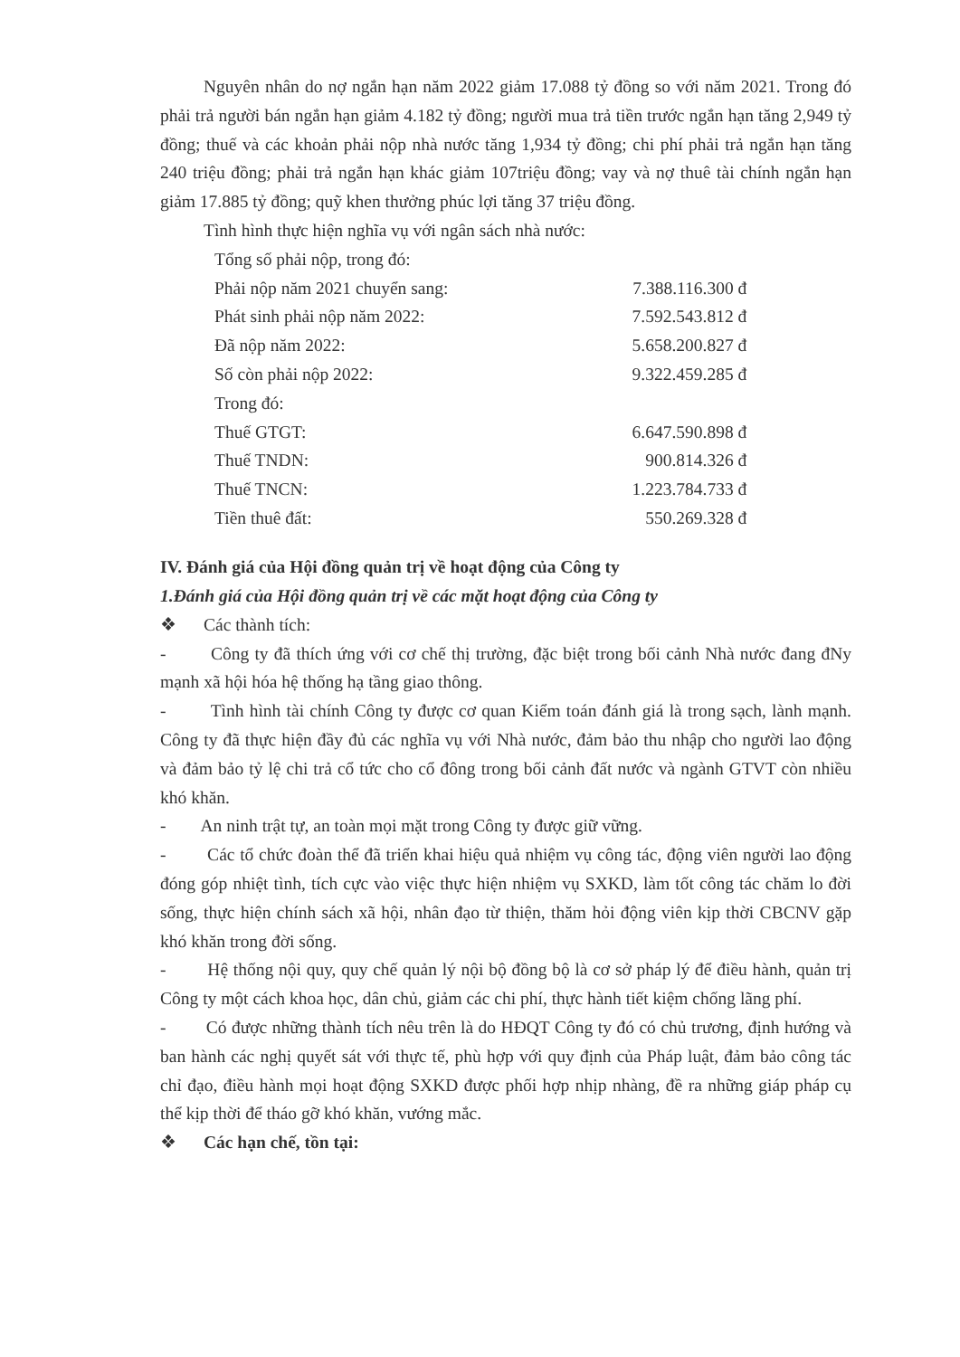Nguyên nhân do nợ ngắn hạn năm 2022 giảm 17.088 tỷ đồng so với năm 2021. Trong đó phải trả người bán ngắn hạn giảm 4.182 tỷ đồng; người mua trả tiền trước ngắn hạn tăng 2,949 tỷ đồng; thuế và các khoản phải nộp nhà nước tăng 1,934 tỷ đồng; chi phí phải trả ngắn hạn tăng 240 triệu đồng; phải trả ngắn hạn khác giảm 107triệu đồng; vay và nợ thuê tài chính ngắn hạn giảm 17.885 tỷ đồng; quỹ khen thưởng phúc lợi tăng 37 triệu đồng.
Tình hình thực hiện nghĩa vụ với ngân sách nhà nước:
| Tổng số phải nộp, trong đó: | |
| Phải nộp năm 2021 chuyển sang: | 7.388.116.300 đ |
| Phát sinh phải nộp năm 2022: | 7.592.543.812 đ |
| Đã nộp năm 2022: | 5.658.200.827 đ |
| Số còn phải nộp 2022: | 9.322.459.285 đ |
| Trong đó: | |
| Thuế GTGT: | 6.647.590.898 đ |
| Thuế TNDN: | 900.814.326 đ |
| Thuế TNCN: | 1.223.784.733 đ |
| Tiền thuê đất: | 550.269.328 đ |
IV. Đánh giá của Hội đồng quản trị về hoạt động của Công ty
1.Đánh giá của Hội đồng quản trị về các mặt hoạt động của Công ty
❖ Các thành tích:
- Công ty đã thích ứng với cơ chế thị trường, đặc biệt trong bối cảnh Nhà nước đang đNy mạnh xã hội hóa hệ thống hạ tầng giao thông.
- Tình hình tài chính Công ty được cơ quan Kiểm toán đánh giá là trong sạch, lành mạnh. Công ty đã thực hiện đầy đủ các nghĩa vụ với Nhà nước, đảm bảo thu nhập cho người lao động và đảm bảo tỷ lệ chi trả cổ tức cho cổ đông trong bối cảnh đất nước và ngành GTVT còn nhiều khó khăn.
- An ninh trật tự, an toàn mọi mặt trong Công ty được giữ vững.
- Các tổ chức đoàn thể đã triển khai hiệu quả nhiệm vụ công tác, động viên người lao động đóng góp nhiệt tình, tích cực vào việc thực hiện nhiệm vụ SXKD, làm tốt công tác chăm lo đời sống, thực hiện chính sách xã hội, nhân đạo từ thiện, thăm hỏi động viên kịp thời CBCNV gặp khó khăn trong đời sống.
- Hệ thống nội quy, quy chế quản lý nội bộ đồng bộ là cơ sở pháp lý để điều hành, quản trị Công ty một cách khoa học, dân chủ, giảm các chi phí, thực hành tiết kiệm chống lãng phí.
- Có được những thành tích nêu trên là do HĐQT Công ty đó có chủ trương, định hướng và ban hành các nghị quyết sát với thực tế, phù hợp với quy định của Pháp luật, đảm bảo công tác chỉ đạo, điều hành mọi hoạt động SXKD được phối hợp nhịp nhàng, đề ra những giáp pháp cụ thể kịp thời để tháo gỡ khó khăn, vướng mắc.
❖ Các hạn chế, tồn tại: